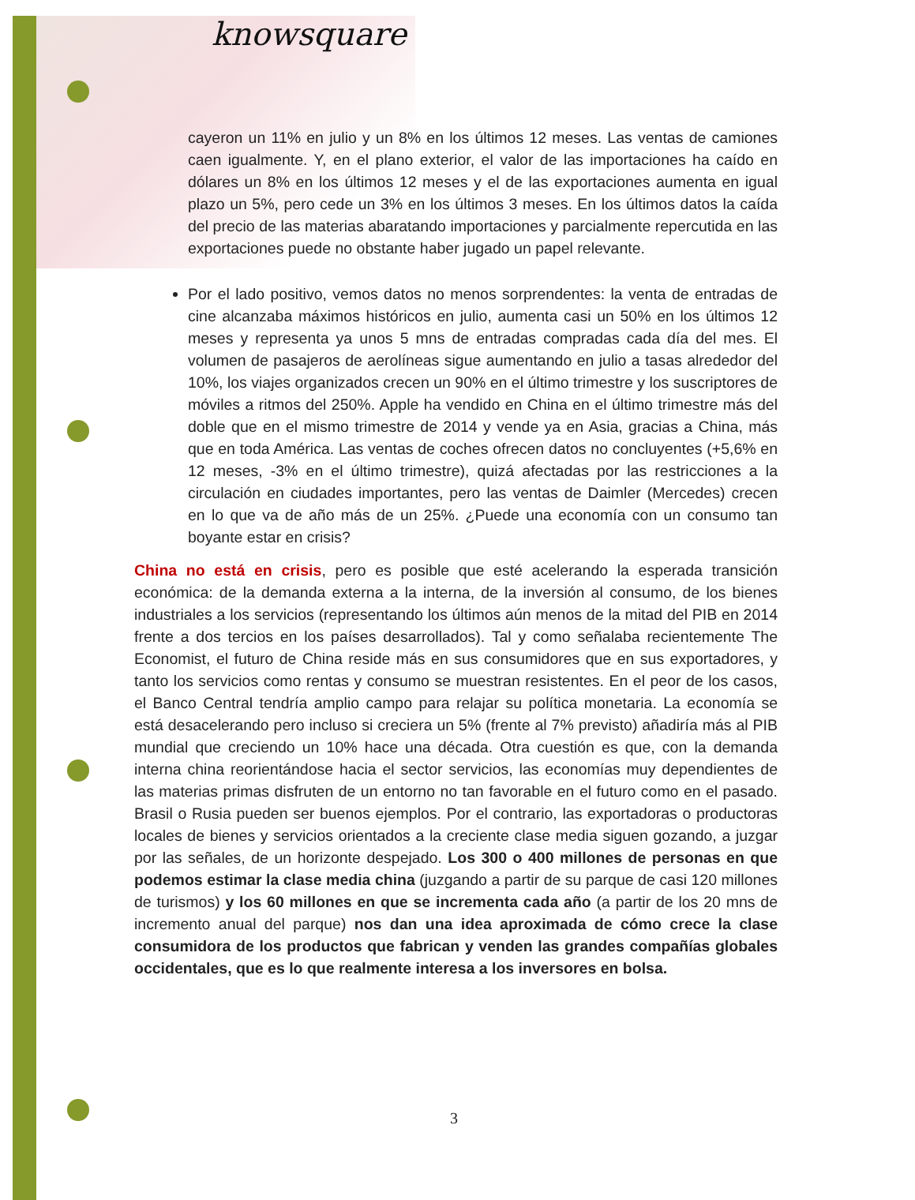knowsquare
cayeron un 11% en julio y un 8% en los últimos 12 meses. Las ventas de camiones caen igualmente. Y, en el plano exterior, el valor de las importaciones ha caído en dólares un 8% en los últimos 12 meses y el de las exportaciones aumenta en igual plazo un 5%, pero cede un 3% en los últimos 3 meses. En los últimos datos la caída del precio de las materias abaratando importaciones y parcialmente repercutida en las exportaciones puede no obstante haber jugado un papel relevante.
Por el lado positivo, vemos datos no menos sorprendentes: la venta de entradas de cine alcanzaba máximos históricos en julio, aumenta casi un 50% en los últimos 12 meses y representa ya unos 5 mns de entradas compradas cada día del mes. El volumen de pasajeros de aerolíneas sigue aumentando en julio a tasas alrededor del 10%, los viajes organizados crecen un 90% en el último trimestre y los suscriptores de móviles a ritmos del 250%. Apple ha vendido en China en el último trimestre más del doble que en el mismo trimestre de 2014 y vende ya en Asia, gracias a China, más que en toda América. Las ventas de coches ofrecen datos no concluyentes (+5,6% en 12 meses, -3% en el último trimestre), quizá afectadas por las restricciones a la circulación en ciudades importantes, pero las ventas de Daimler (Mercedes) crecen en lo que va de año más de un 25%. ¿Puede una economía con un consumo tan boyante estar en crisis?
China no está en crisis, pero es posible que esté acelerando la esperada transición económica: de la demanda externa a la interna, de la inversión al consumo, de los bienes industriales a los servicios (representando los últimos aún menos de la mitad del PIB en 2014 frente a dos tercios en los países desarrollados). Tal y como señalaba recientemente The Economist, el futuro de China reside más en sus consumidores que en sus exportadores, y tanto los servicios como rentas y consumo se muestran resistentes. En el peor de los casos, el Banco Central tendría amplio campo para relajar su política monetaria. La economía se está desacelerando pero incluso si creciera un 5% (frente al 7% previsto) añadiría más al PIB mundial que creciendo un 10% hace una década. Otra cuestión es que, con la demanda interna china reorientándose hacia el sector servicios, las economías muy dependientes de las materias primas disfruten de un entorno no tan favorable en el futuro como en el pasado. Brasil o Rusia pueden ser buenos ejemplos. Por el contrario, las exportadoras o productoras locales de bienes y servicios orientados a la creciente clase media siguen gozando, a juzgar por las señales, de un horizonte despejado. Los 300 o 400 millones de personas en que podemos estimar la clase media china (juzgando a partir de su parque de casi 120 millones de turismos) y los 60 millones en que se incrementa cada año (a partir de los 20 mns de incremento anual del parque) nos dan una idea aproximada de cómo crece la clase consumidora de los productos que fabrican y venden las grandes compañías globales occidentales, que es lo que realmente interesa a los inversores en bolsa.
3